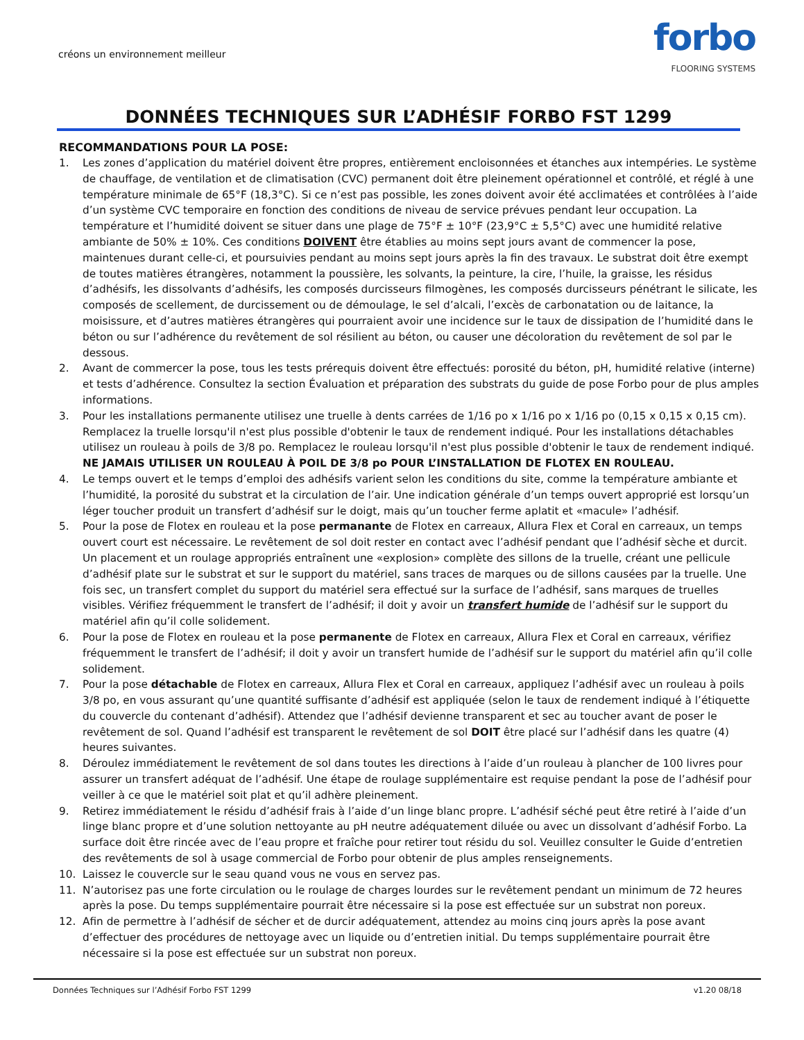créons un environnement meilleur
forbo
FLOORING SYSTEMS
DONNÉES TECHNIQUES SUR L’ADHÉSIF FORBO FST 1299
RECOMMANDATIONS POUR LA POSE:
1. Les zones d’application du matériel doivent être propres, entièrement encloisonnées et étanches aux intempéries. Le système de chauffage, de ventilation et de climatisation (CVC) permanent doit être pleinement opérationnel et contrôlé, et réglé à une température minimale de 65°F (18,3°C). Si ce n’est pas possible, les zones doivent avoir été acclimatées et contrôlées à l’aide d’un système CVC temporaire en fonction des conditions de niveau de service prévues pendant leur occupation. La température et l’humidité doivent se situer dans une plage de 75°F ± 10°F (23,9°C ± 5,5°C) avec une humidité relative ambiante de 50% ± 10%. Ces conditions DOIVENT être établies au moins sept jours avant de commencer la pose, maintenues durant celle-ci, et poursuivies pendant au moins sept jours après la fin des travaux. Le substrat doit être exempt de toutes matières étrangères, notamment la poussière, les solvants, la peinture, la cire, l’huile, la graisse, les résidus d’adhésifs, les dissolvants d’adhésifs, les composés durcisseurs filmogènes, les composés durcisseurs pénétrant le silicate, les composés de scellement, de durcissement ou de démoulage, le sel d’alcali, l’excès de carbonatation ou de laitance, la moisissure, et d’autres matières étrangères qui pourraient avoir une incidence sur le taux de dissipation de l’humidité dans le béton ou sur l’adhérence du revêtement de sol résilient au béton, ou causer une décoloration du revêtement de sol par le dessous.
2. Avant de commercer la pose, tous les tests prérequis doivent être effectués: porosité du béton, pH, humidité relative (interne) et tests d’adhérence. Consultez la section Évaluation et préparation des substrats du guide de pose Forbo pour de plus amples informations.
3. Pour les installations permanente utilisez une truelle à dents carrées de 1/16 po x 1/16 po x 1/16 po (0,15 x 0,15 x 0,15 cm). Remplacez la truelle lorsqu'il n'est plus possible d'obtenir le taux de rendement indiqué. Pour les installations détachables utilisez un rouleau à poils de 3/8 po. Remplacez le rouleau lorsqu'il n'est plus possible d'obtenir le taux de rendement indiqué. NE JAMAIS UTILISER UN ROULEAU À POIL DE 3/8 po POUR L’INSTALLATION DE FLOTEX EN ROULEAU.
4. Le temps ouvert et le temps d’emploi des adhésifs varient selon les conditions du site, comme la température ambiante et l’humidité, la porosité du substrat et la circulation de l’air. Une indication générale d’un temps ouvert approprié est lorsqu’un léger toucher produit un transfert d’adhésif sur le doigt, mais qu’un toucher ferme aplatit et «macule» l’adhésif.
5. Pour la pose de Flotex en rouleau et la pose permanante de Flotex en carreaux, Allura Flex et Coral en carreaux, un temps ouvert court est nécessaire. Le revêtement de sol doit rester en contact avec l’adhésif pendant que l’adhésif sèche et durcit. Un placement et un roulage appropriés entraînent une «explosion» complète des sillons de la truelle, créant une pellicule d’adhésif plate sur le substrat et sur le support du matériel, sans traces de marques ou de sillons causées par la truelle. Une fois sec, un transfert complet du support du matériel sera effectué sur la surface de l’adhésif, sans marques de truelles visibles. Vérifiez fréquemment le transfert de l’adhésif; il doit y avoir un transfert humide de l’adhésif sur le support du matériel afin qu’il colle solidement.
6. Pour la pose de Flotex en rouleau et la pose permanente de Flotex en carreaux, Allura Flex et Coral en carreaux, vérifiez fréquemment le transfert de l’adhésif; il doit y avoir un transfert humide de l’adhésif sur le support du matériel afin qu’il colle solidement.
7. Pour la pose détachable de Flotex en carreaux, Allura Flex et Coral en carreaux, appliquez l’adhésif avec un rouleau à poils 3/8 po, en vous assurant qu’une quantité suffisante d’adhésif est appliquée (selon le taux de rendement indiqué à l’étiquette du couvercle du contenant d’adhésif). Attendez que l’adhésif devienne transparent et sec au toucher avant de poser le revêtement de sol. Quand l’adhésif est transparent le revêtement de sol DOIT être placé sur l’adhésif dans les quatre (4) heures suivantes.
8. Déroulez immédiatement le revêtement de sol dans toutes les directions à l’aide d’un rouleau à plancher de 100 livres pour assurer un transfert adéquat de l’adhésif. Une étape de roulage supplémentaire est requise pendant la pose de l’adhésif pour veiller à ce que le matériel soit plat et qu’il adhère pleinement.
9. Retirez immédiatement le résidu d’adhésif frais à l’aide d’un linge blanc propre. L’adhésif séché peut être retiré à l’aide d’un linge blanc propre et d’une solution nettoyante au pH neutre adéquatement diluée ou avec un dissolvant d’adhésif Forbo. La surface doit être rincée avec de l’eau propre et fraîche pour retirer tout résidu du sol. Veuillez consulter le Guide d’entretien des revêtements de sol à usage commercial de Forbo pour obtenir de plus amples renseignements.
10. Laissez le couvercle sur le seau quand vous ne vous en servez pas.
11. N’autorisez pas une forte circulation ou le roulage de charges lourdes sur le revêtement pendant un minimum de 72 heures après la pose. Du temps supplémentaire pourrait être nécessaire si la pose est effectuée sur un substrat non poreux.
12. Afin de permettre à l’adhésif de sécher et de durcir adéquatement, attendez au moins cinq jours après la pose avant d’effectuer des procédures de nettoyage avec un liquide ou d’entretien initial. Du temps supplémentaire pourrait être nécessaire si la pose est effectuée sur un substrat non poreux.
Données Techniques sur l’Adhésif Forbo FST 1299 v1.20 08/18